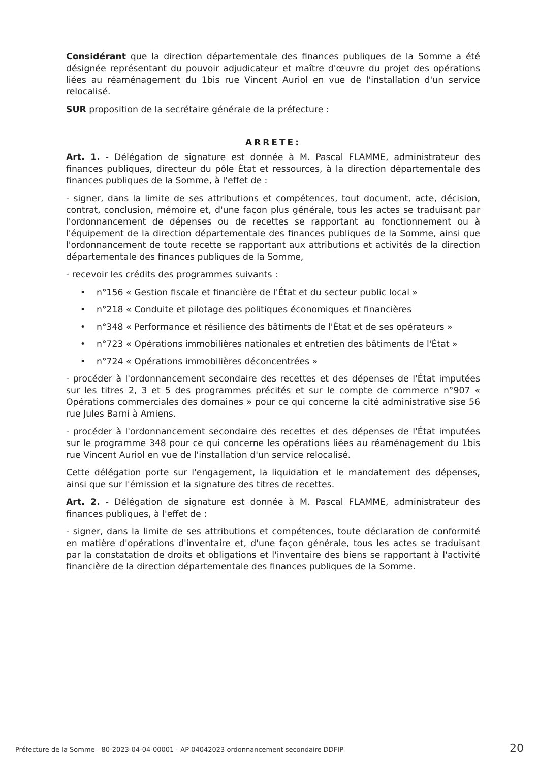Considérant que la direction départementale des finances publiques de la Somme a été désignée représentant du pouvoir adjudicateur et maître d'œuvre du projet des opérations liées au réaménagement du 1bis rue Vincent Auriol en vue de l'installation d'un service relocalisé.
SUR proposition de la secrétaire générale de la préfecture :
ARRETE:
Art. 1. - Délégation de signature est donnée à M. Pascal FLAMME, administrateur des finances publiques, directeur du pôle État et ressources, à la direction départementale des finances publiques de la Somme, à l'effet de :
- signer, dans la limite de ses attributions et compétences, tout document, acte, décision, contrat, conclusion, mémoire et, d'une façon plus générale, tous les actes se traduisant par l'ordonnancement de dépenses ou de recettes se rapportant au fonctionnement ou à l'équipement de la direction départementale des finances publiques de la Somme, ainsi que l'ordonnancement de toute recette se rapportant aux attributions et activités de la direction départementale des finances publiques de la Somme,
- recevoir les crédits des programmes suivants :
• n°156 « Gestion fiscale et financière de l'État et du secteur public local »
• n°218 « Conduite et pilotage des politiques économiques et financières
• n°348 « Performance et résilience des bâtiments de l'État et de ses opérateurs »
• n°723 « Opérations immobilières nationales et entretien des bâtiments de l'État »
• n°724 « Opérations immobilières déconcentrées »
- procéder à l'ordonnancement secondaire des recettes et des dépenses de l'État imputées sur les titres 2, 3 et 5 des programmes précités et sur le compte de commerce n°907 « Opérations commerciales des domaines » pour ce qui concerne la cité administrative sise 56 rue Jules Barni à Amiens.
- procéder à l'ordonnancement secondaire des recettes et des dépenses de l'État imputées sur le programme 348 pour ce qui concerne les opérations liées au réaménagement du 1bis rue Vincent Auriol en vue de l'installation d'un service relocalisé.
Cette délégation porte sur l'engagement, la liquidation et le mandatement des dépenses, ainsi que sur l'émission et la signature des titres de recettes.
Art. 2. - Délégation de signature est donnée à M. Pascal FLAMME, administrateur des finances publiques, à l'effet de :
- signer, dans la limite de ses attributions et compétences, toute déclaration de conformité en matière d'opérations d'inventaire et, d'une façon générale, tous les actes se traduisant par la constatation de droits et obligations et l'inventaire des biens se rapportant à l'activité financière de la direction départementale des finances publiques de la Somme.
Préfecture de la Somme - 80-2023-04-04-00001 - AP 04042023 ordonnancement secondaire DDFIP 20